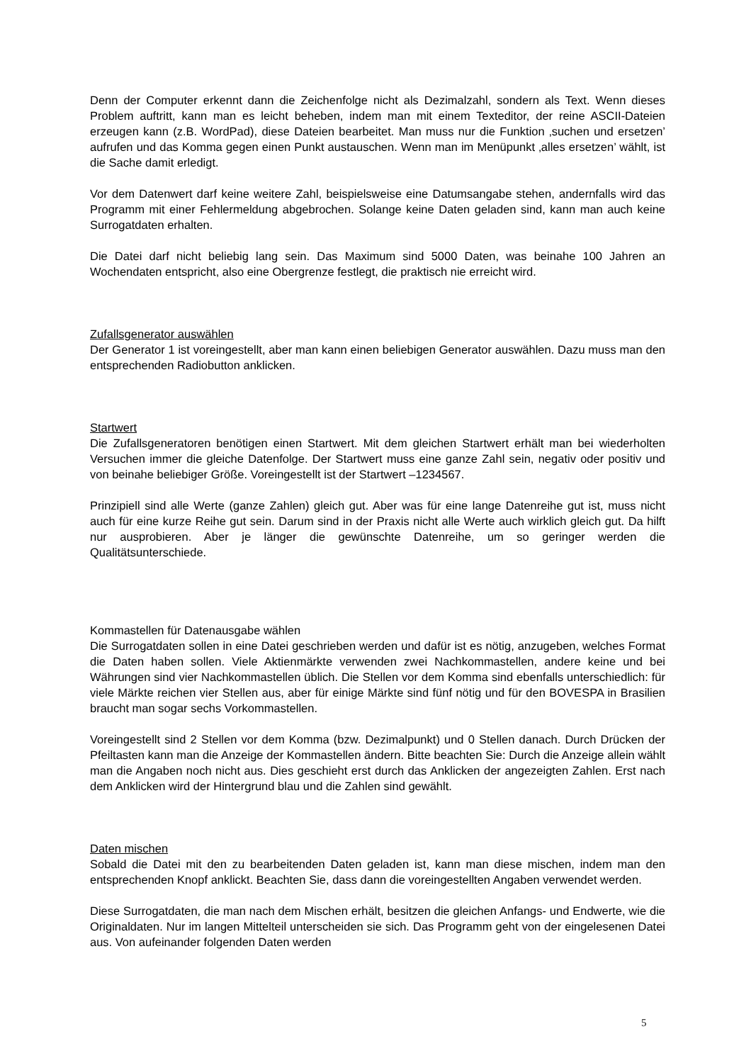Denn der Computer erkennt dann die Zeichenfolge nicht als Dezimalzahl, sondern als Text. Wenn dieses Problem auftritt, kann man es leicht beheben, indem man mit einem Texteditor, der reine ASCII-Dateien erzeugen kann (z.B. WordPad), diese Dateien bearbeitet. Man muss nur die Funktion ‚suchen und ersetzen’ aufrufen und das Komma gegen einen Punkt austauschen. Wenn man im Menüpunkt ‚alles ersetzen’ wählt, ist die Sache damit erledigt.
Vor dem Datenwert darf keine weitere Zahl, beispielsweise eine Datumsangabe stehen, andernfalls wird das Programm mit einer Fehlermeldung abgebrochen. Solange keine Daten geladen sind, kann man auch keine Surrogatdaten erhalten.
Die Datei darf nicht beliebig lang sein. Das Maximum sind 5000 Daten, was beinahe 100 Jahren an Wochendaten entspricht, also eine Obergrenze festlegt, die praktisch nie erreicht wird.
Zufallsgenerator auswählen
Der Generator 1 ist voreingestellt, aber man kann einen beliebigen Generator auswählen. Dazu muss man den entsprechenden Radiobutton anklicken.
Startwert
Die Zufallsgeneratoren benötigen einen Startwert. Mit dem gleichen Startwert erhält man bei wiederholten Versuchen immer die gleiche Datenfolge. Der Startwert muss eine ganze Zahl sein, negativ oder positiv und von beinahe beliebiger Größe. Voreingestellt ist der Startwert –1234567.
Prinzipiell sind alle Werte (ganze Zahlen) gleich gut. Aber was für eine lange Datenreihe gut ist, muss nicht auch für eine kurze Reihe gut sein. Darum sind in der Praxis nicht alle Werte auch wirklich gleich gut. Da hilft nur ausprobieren. Aber je länger die gewünschte Datenreihe, um so geringer werden die Qualitätsunterschiede.
Kommastellen für Datenausgabe wählen
Die Surrogatdaten sollen in eine Datei geschrieben werden und dafür ist es nötig, anzugeben, welches Format die Daten haben sollen. Viele Aktienmärkte verwenden zwei Nachkommastellen, andere keine und bei Währungen sind vier Nachkommastellen üblich. Die Stellen vor dem Komma sind ebenfalls unterschiedlich: für viele Märkte reichen vier Stellen aus, aber für einige Märkte sind fünf nötig und für den BOVESPA in Brasilien braucht man sogar sechs Vorkommastellen.
Voreingestellt sind 2 Stellen vor dem Komma (bzw. Dezimalpunkt) und 0 Stellen danach. Durch Drücken der Pfeiltasten kann man die Anzeige der Kommastellen ändern. Bitte beachten Sie: Durch die Anzeige allein wählt man die Angaben noch nicht aus. Dies geschieht erst durch das Anklicken der angezeigten Zahlen. Erst nach dem Anklicken wird der Hintergrund blau und die Zahlen sind gewählt.
Daten mischen
Sobald die Datei mit den zu bearbeitenden Daten geladen ist, kann man diese mischen, indem man den entsprechenden Knopf anklickt. Beachten Sie, dass dann die voreingestellten Angaben verwendet werden.
Diese Surrogatdaten, die man nach dem Mischen erhält, besitzen die gleichen Anfangs- und Endwerte, wie die Originaldaten. Nur im langen Mittelteil unterscheiden sie sich. Das Programm geht von der eingelesenen Datei aus. Von aufeinander folgenden Daten werden
5